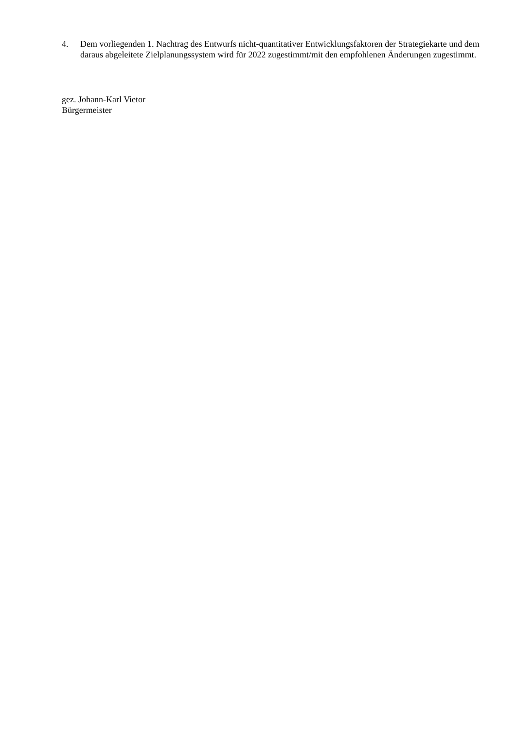4. Dem vorliegenden 1. Nachtrag des Entwurfs nicht-quantitativer Entwicklungsfaktoren der Strategie­karte und dem daraus abgeleitete Zielplanungssystem wird für 2022 zugestimmt/mit den empfohlenen Änderungen zugestimmt.
gez. Johann-Karl Vietor
Bürgermeister